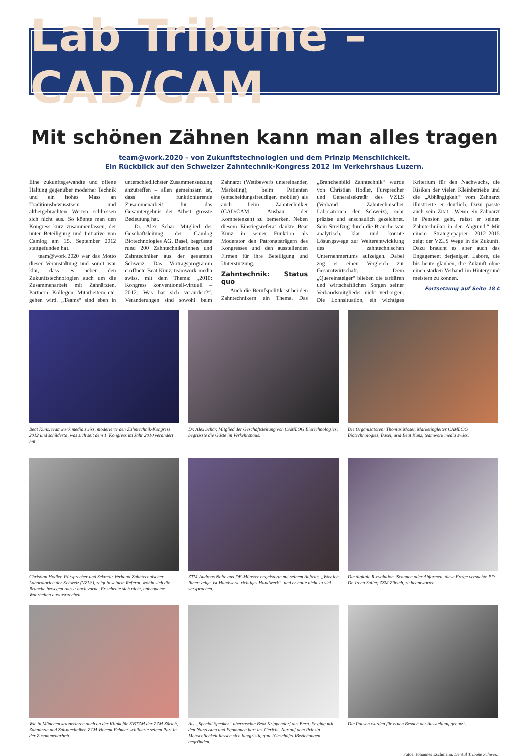Lab Tribune – CAD/CAM
Mit schönen Zähnen kann man alles tragen
team@work.2020 – von Zukunftstechnologien und dem Prinzip Menschlichkeit.
Ein Rückblick auf den Schweizer Zahntechnik-Kongress 2012 im Verkehrshaus Luzern.
Eine zukunftsgewandte und offene Haltung gegenüber moderner Technik und ein hohes Mass an Traditionsbewusstsein und althergebrachten Werten schliessen sich nicht aus. So könnte man den Kongress kurz zusammenfassen, der unter Beteiligung und Initiative von Camlog am 15. September 2012 stattgefunden hat.
team@work.2020 war das Motto dieser Veranstaltung und somit war klar, dass es neben den Zukunftstechnologien auch um die Zusammenarbeit mit Zahnärzten, Partnern, Kollegen, Mitarbeitern etc. gehen wird. „Teams“ sind eben in unterschiedlichster Zusammensetzung anzutreffen – allen gemeinsam ist, dass eine funktionierende Zusammenarbeit für das Gesamtergebnis der Arbeit grösste Bedeutung hat.
Dr. Alex Schär, Mitglied der Geschäftsleitung der Camlog Biotechnologies AG, Basel, begrüsste rund 200 Zahntechnikerinnen und Zahntechniker aus der gesamten Schweiz. Das Vortragsprogramm eröffnete Beat Kunz, teamwork media swiss, mit dem Thema: „2010: Kongress konventionell-virtuell – 2012: Was hat sich verändert?“. Veränderungen sind sowohl beim Zahnarzt (Wettbewerb untereinander, Marketing), beim Patienten (entscheidungsfreudiger, mobiler) als auch beim Zahntechniker (CAD/CAM, Ausbau der Kompetenzen) zu bemerken. Neben diesem Einstiegsreferat dankte Beat Kunz in seiner Funktion als Moderator den Patronatsträgern des Kongresses und den ausstellenden Firmen für ihre Beteiligung und Unterstützung.
Zahntechnik: Status quo
Auch die Berufspolitik ist bei den Zahntechnikern ein Thema. Das „Branchenbild Zahntechnik“ wurde von Christian Hodler, Fürsprecher und Generalsekretär des VZLS (Verband Zahntechnischer Laboratorien der Schweiz), sehr präzise und anschaulich gezeichnet. Sein Streifzug durch die Branche war analytisch, klar und konnte Lösungswege zur Weiterentwicklung des zahntechnischen Unternehmertums aufzeigen. Dabei zog er einen Vergleich zur Gesamtwirtschaft. Dem „Quereinsteiger“ blieben die tarifären und wirtschaftlichen Sorgen seiner Verbandsmitglieder nicht verborgen. Die Lohnsituation, ein wichtiges Kriterium für den Nachwuchs, die Risiken der vielen Kleinbetriebe und die „Abhängigkeit“ vom Zahnarzt illustrierte er deutlich. Dazu passte auch sein Zitat: „Wenn ein Zahnarzt in Pension geht, reisst er seinen Zahntechniker in den Abgrund.“ Mit einem Strategiepapier 2012–2015 zeigt der VZLS Wege in die Zukunft. Dazu braucht es aber auch das Engagement derjenigen Labore, die bis heute glauben, die Zukunft ohne einen starken Verband im Hintergrund meistern zu können.
Fortsetzung auf Seite 18 Ł
Beat Kunz, teamwork media swiss, moderierte den Zahntechnik-Kongress 2012 und schilderte, was sich seit dem 1. Kongress im Jahr 2010 verändert hat.
Dr. Alex Schär, Mitglied der Geschäftsleitung von CAMLOG Biotechnologies, begrüsste die Gäste im Verkehrshaus.
Die Organisatoren: Thomas Moser, Marketingleiter CAMLOG Biotechnologies, Basel, und Beat Kunz, teamwork media swiss.
Christian Hodler, Fürsprecher und Sekretär Verband Zahntechnischer Laboratorien der Schweiz (VZLS), zeigt in seinem Referat, wohin sich die Branche bewegen muss: nach vorne. Er scheute sich nicht, unbequeme Wahrheiten auszusprechen.
ZTM Andreas Nolte aus DE-Münster begeisterte mit seinem Auftritt: „Was ich Ihnen zeige, ist Handwerk, richtiges Handwerk“, und er hatte nicht zu viel versprochen.
Die digitale R-evolution. Scannen oder Abformen, diese Frage versuchte PD Dr. Irena Sailer, ZZM Zürich, zu beantworten.
Wie in München kooperieren auch an der Klinik für KBTZM der ZZM Zürich, Zahnärzte und Zahntechniker. ZTM Vincent Fehmer schilderte seinen Part in der Zusammenarbeit.
Als „Special Speaker“ überraschte Beat Krippendorf aus Bern. Er ging mit den Narzissten und Egomanen hart ins Gericht. Nur auf dem Prinzip Menschlichkeit liessen sich langfristig gute (Geschäfts-)Beziehungen begründen.
Die Pausen wurden für einen Besuch der Ausstellung genutzt.
Fotos: Johannes Eschmann, Dental Tribune Schweiz